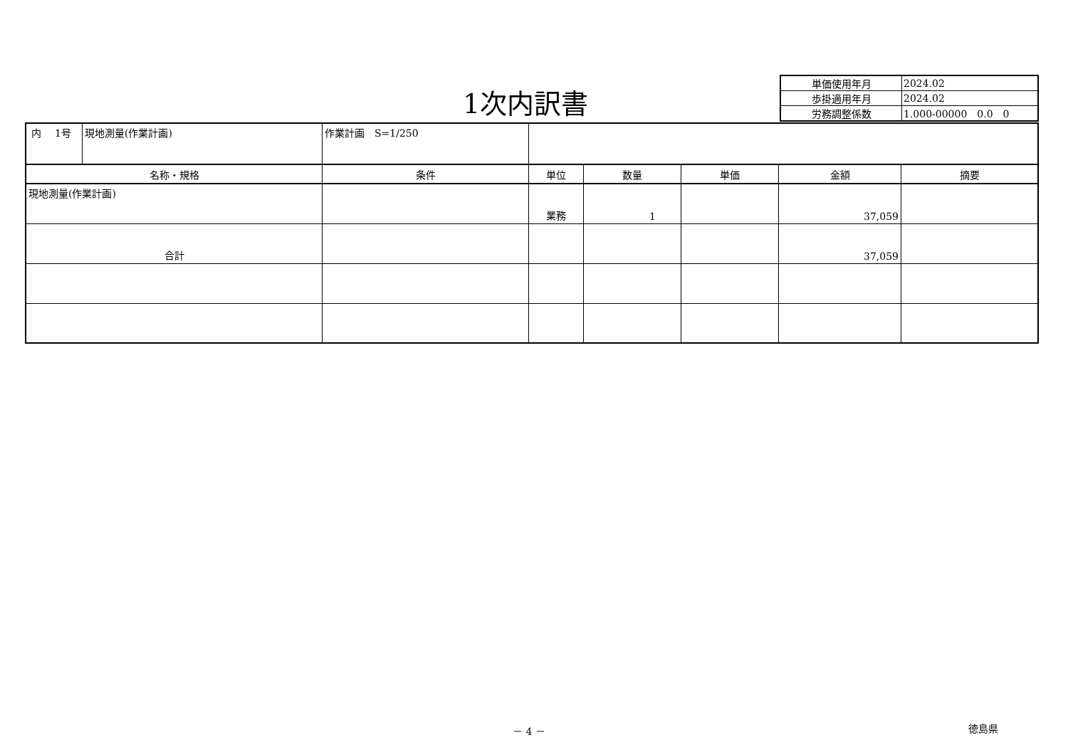1次内訳書
| 単価使用年月 | 2024.02 |
| 歩掛適用年月 | 2024.02 |
| 労務調整係数 | 1.000-00000 0.0 0 |
| 内 1号 | 現地測量(作業計画) | 作業計画 S=1/250 | | | | | |
| 名称・規格 | | 条件 | 単位 | 数量 | 単価 | 金額 | 摘要 |
| 現地測量(作業計画) | | | 業務 | 1 | | 37,059 | |
| 合計 | | | | | | 37,059 | |
－ 4 － 徳島県